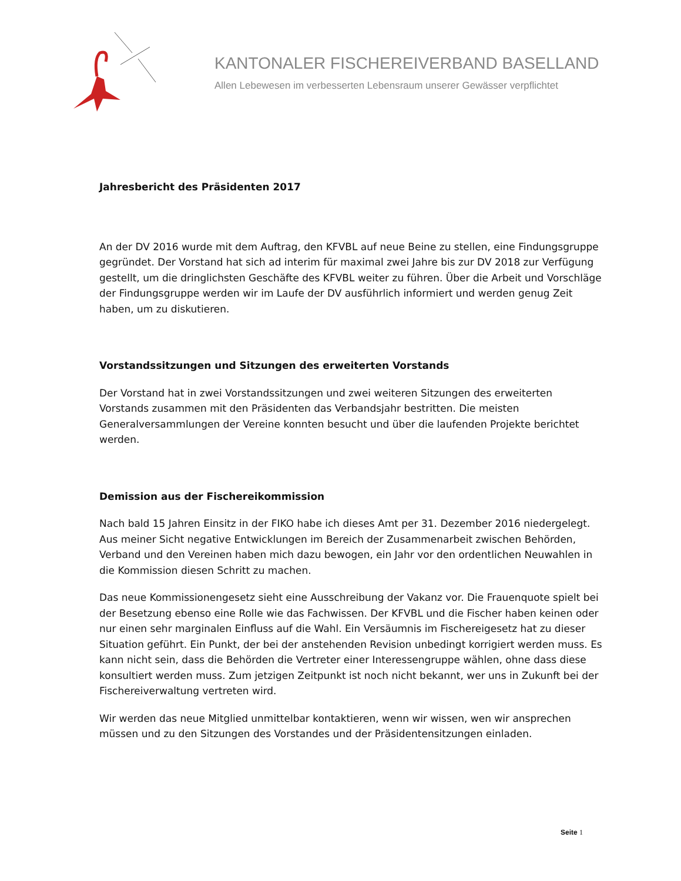KANTONALER FISCHEREIVERBAND BASELLAND
Allen Lebewesen im verbesserten Lebensraum unserer Gewässer verpflichtet
Jahresbericht des Präsidenten 2017
An der DV 2016 wurde mit dem Auftrag, den KFVBL auf neue Beine zu stellen, eine Findungsgruppe gegründet. Der Vorstand hat sich ad interim für maximal zwei Jahre bis zur DV 2018 zur Verfügung gestellt, um die dringlichsten Geschäfte des KFVBL weiter zu führen. Über die Arbeit und Vorschläge der Findungsgruppe werden wir im Laufe der DV ausführlich informiert und werden genug Zeit haben, um zu diskutieren.
Vorstandssitzungen und Sitzungen des erweiterten Vorstands
Der Vorstand hat in zwei Vorstandssitzungen und zwei weiteren Sitzungen des erweiterten Vorstands zusammen mit den Präsidenten das Verbandsjahr bestritten. Die meisten Generalversammlungen der Vereine konnten besucht und über die laufenden Projekte berichtet werden.
Demission aus der Fischereikommission
Nach bald 15 Jahren Einsitz in der FIKO habe ich dieses Amt per 31. Dezember 2016 niedergelegt. Aus meiner Sicht negative Entwicklungen im Bereich der Zusammenarbeit zwischen Behörden, Verband und den Vereinen haben mich dazu bewogen, ein Jahr vor den ordentlichen Neuwahlen in die Kommission diesen Schritt zu machen.
Das neue Kommissionengesetz sieht eine Ausschreibung der Vakanz vor. Die Frauenquote spielt bei der Besetzung ebenso eine Rolle wie das Fachwissen. Der KFVBL und die Fischer haben keinen oder nur einen sehr marginalen Einfluss auf die Wahl. Ein Versäumnis im Fischereigesetz hat zu dieser Situation geführt. Ein Punkt, der bei der anstehenden Revision unbedingt korrigiert werden muss. Es kann nicht sein, dass die Behörden die Vertreter einer Interessengruppe wählen, ohne dass diese konsultiert werden muss. Zum jetzigen Zeitpunkt ist noch nicht bekannt, wer uns in Zukunft bei der Fischereiverwaltung vertreten wird.
Wir werden das neue Mitglied unmittelbar kontaktieren, wenn wir wissen, wen wir ansprechen müssen und zu den Sitzungen des Vorstandes und der Präsidentensitzungen einladen.
Seite 1